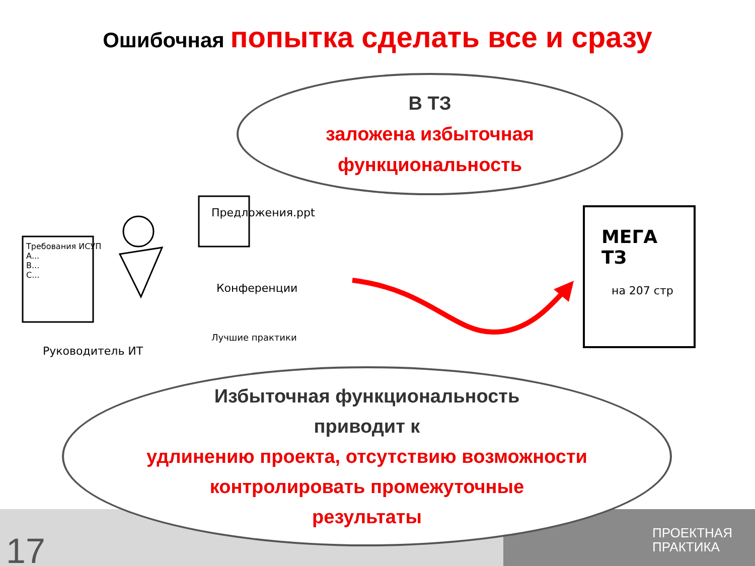Ошибочная попытка сделать все и сразу
В ТЗ
заложена избыточная
функциональность
Предложения.ppt
Требования ИСУП
А...
B...
C...
Конференции
Лучшие практики
Руководитель ИТ
МЕГА
ТЗ
на 207 стр
Избыточная функциональность
приводит к
удлинению проекта, отсутствию возможности
контролировать промежуточные
результаты
17
ПРОЕКТНАЯ
ПРАКТИКА